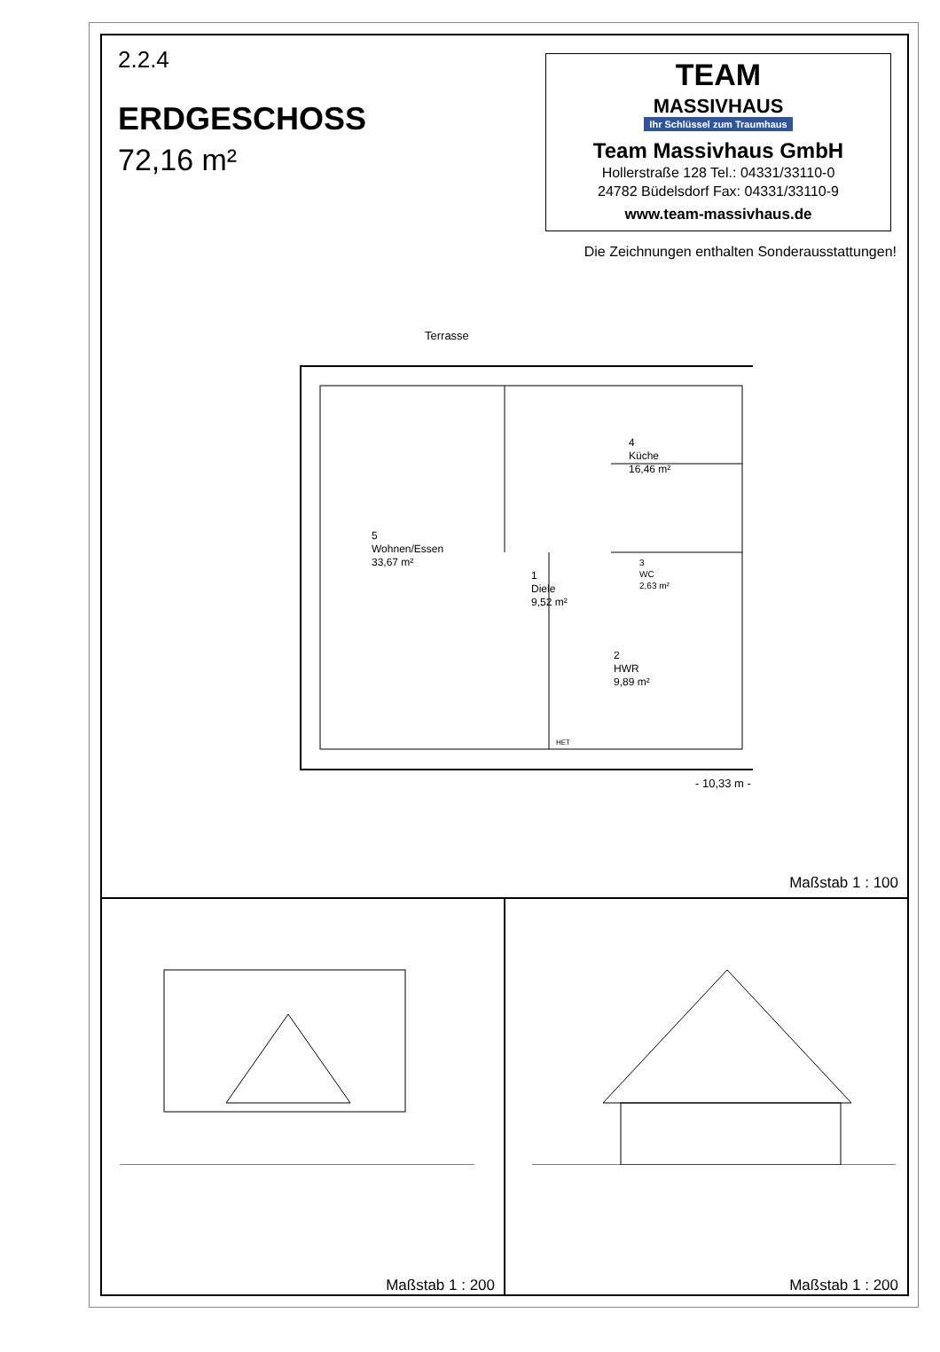2.2.4
ERDGESCHOSS
72,16 m²
TEAM
MASSIVHAUS
Ihr Schlüssel zum Traumhaus
Team Massivhaus GmbH
Hollerstraße 128 Tel.: 04331/33110-0
24782 Büdelsdorf Fax: 04331/33110-9
www.team-massivhaus.de
Die Zeichnungen enthalten Sonderausstattungen!
Terrasse
5
Wohnen/Essen
33,67 m²
1
Diele
9,52 m²
4
Küche
16,46 m²
3
WC
2,63 m²
2
HWR
9,89 m²
HET
- 10,33 m -
Maßstab 1 : 100
Maßstab 1 : 200 Maßstab 1 : 200